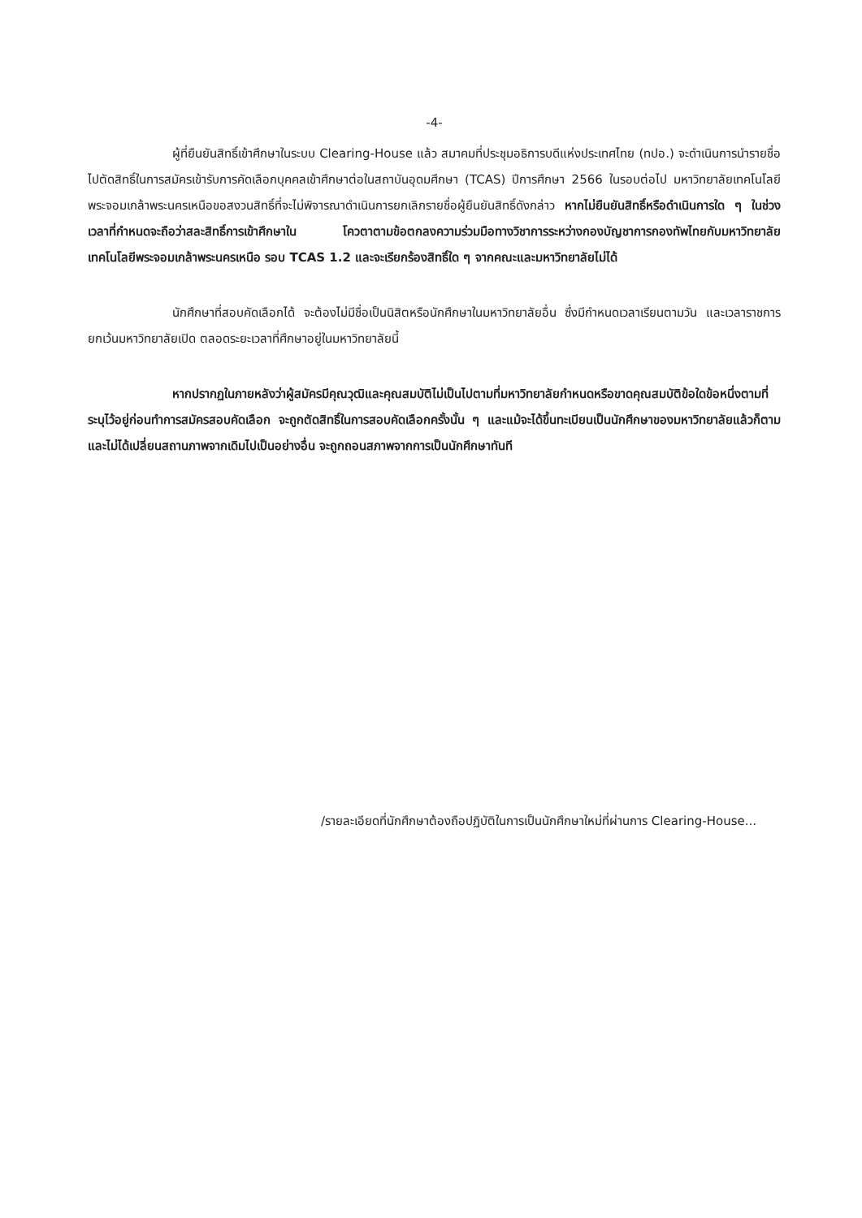-4-
ผู้ที่ยืนยันสิทธิ์เข้าศึกษาในระบบ Clearing-House แล้ว สมาคมที่ประชุมอธิการบดีแห่งประเทศไทย (ทปอ.) จะดำเนินการนำรายชื่อไปตัดสิทธิ์ในการสมัครเข้ารับการคัดเลือกบุคคลเข้าศึกษาต่อในสถาบันอุดมศึกษา (TCAS) ปีการศึกษา 2566 ในรอบต่อไป มหาวิทยาลัยเทคโนโลยีพระจอมเกล้าพระนครเหนือขอสงวนสิทธิ์ที่จะไม่พิจารณาดำเนินการยกเลิกรายชื่อผู้ยืนยันสิทธิ์ดังกล่าว หากไม่ยืนยันสิทธิ์หรือดำเนินการใด ๆ ในช่วงเวลาที่กำหนดจะถือว่าสละสิทธิ์การเข้าศึกษาใน โควตาตามข้อตกลงความร่วมมือทางวิชาการระหว่างกองบัญชาการกองทัพไทยกับมหาวิทยาลัยเทคโนโลยีพระจอมเกล้าพระนครเหนือ รอบ TCAS 1.2 และจะเรียกร้องสิทธิ์ใด ๆ จากคณะและมหาวิทยาลัยไม่ได้
นักศึกษาที่สอบคัดเลือกได้ จะต้องไม่มีชื่อเป็นนิสิตหรือนักศึกษาในมหาวิทยาลัยอื่น ซึ่งมีกำหนดเวลาเรียนตามวัน และเวลาราชการ ยกเว้นมหาวิทยาลัยเปิด ตลอดระยะเวลาที่ศึกษาอยู่ในมหาวิทยาลัยนี้
หากปรากฏในภายหลังว่าผู้สมัครมีคุณวุฒิและคุณสมบัติไม่เป็นไปตามที่มหาวิทยาลัยกำหนดหรือขาดคุณสมบัติข้อใดข้อหนึ่งตามที่ระบุไว้อยู่ก่อนทำการสมัครสอบคัดเลือก จะถูกตัดสิทธิ์ในการสอบคัดเลือกครั้งนั้น ๆ และแม้จะได้ขึ้นทะเบียนเป็นนักศึกษาของมหาวิทยาลัยแล้วก็ตาม และไม่ได้เปลี่ยนสถานภาพจากเดิมไปเป็นอย่างอื่น จะถูกถอนสภาพจากการเป็นนักศึกษาทันที
/รายละเอียดที่นักศึกษาต้องถือปฏิบัติในการเป็นนักศึกษาใหม่ที่ผ่านการ Clearing-House...